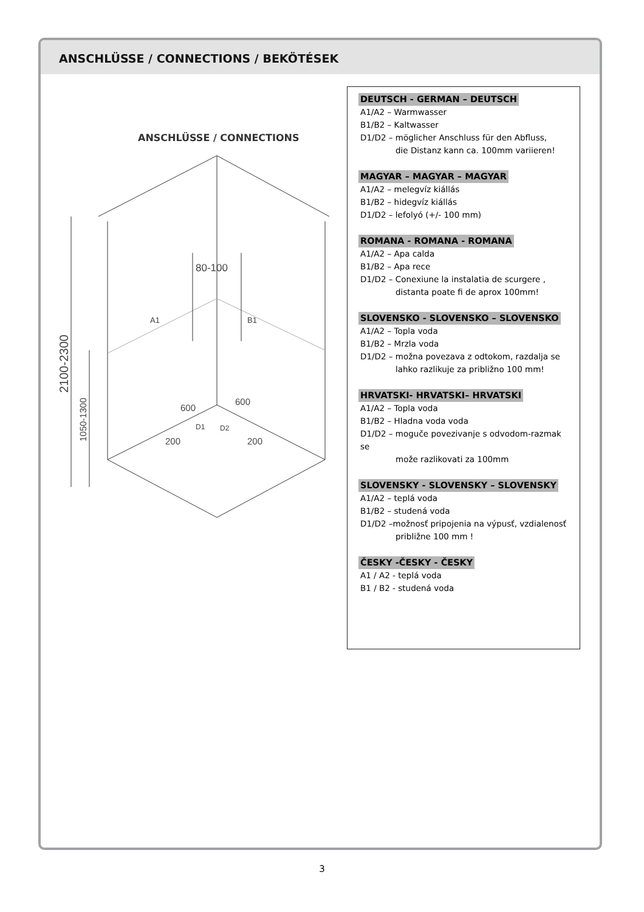ANSCHLÜSSE / CONNECTIONS / BEKÖTÉSEK
ANSCHLÜSSE / CONNECTIONS
80-100
A1
B1
2100-2300
1050-1300
600
600
D1
D2
200
200
DEUTSCH - GERMAN – DEUTSCH
A1/A2 – Warmwasser
B1/B2 – Kaltwasser
D1/D2 – möglicher Anschluss für den Abfluss,
die Distanz kann ca. 100mm variieren!
MAGYAR – MAGYAR – MAGYAR
A1/A2 – melegvíz kiállás
B1/B2 – hidegvíz kiállás
D1/D2 – lefolyó (+/- 100 mm)
ROMANA - ROMANA - ROMANA
A1/A2 – Apa calda
B1/B2 – Apa rece
D1/D2 – Conexiune la instalatia de scurgere ,
distanta poate fi de aprox 100mm!
SLOVENSKO - SLOVENSKO – SLOVENSKO
A1/A2 – Topla voda
B1/B2 – Mrzla voda
D1/D2 – možna povezava z odtokom, razdalja se
lahko razlikuje za približno 100 mm!
HRVATSKI- HRVATSKI– HRVATSKI
A1/A2 – Topla voda
B1/B2 – Hladna voda voda
D1/D2 – moguče povezivanje s odvodom-razmak se
može razlikovati za 100mm
SLOVENSKY - SLOVENSKY – SLOVENSKY
A1/A2 – teplá voda
B1/B2 – studená voda
D1/D2 –možnosť pripojenia na výpusť, vzdialenosť
približne 100 mm !
ČESKY -ČESKY - ČESKY
A1 / A2 - teplá voda
B1 / B2 - studená voda
3